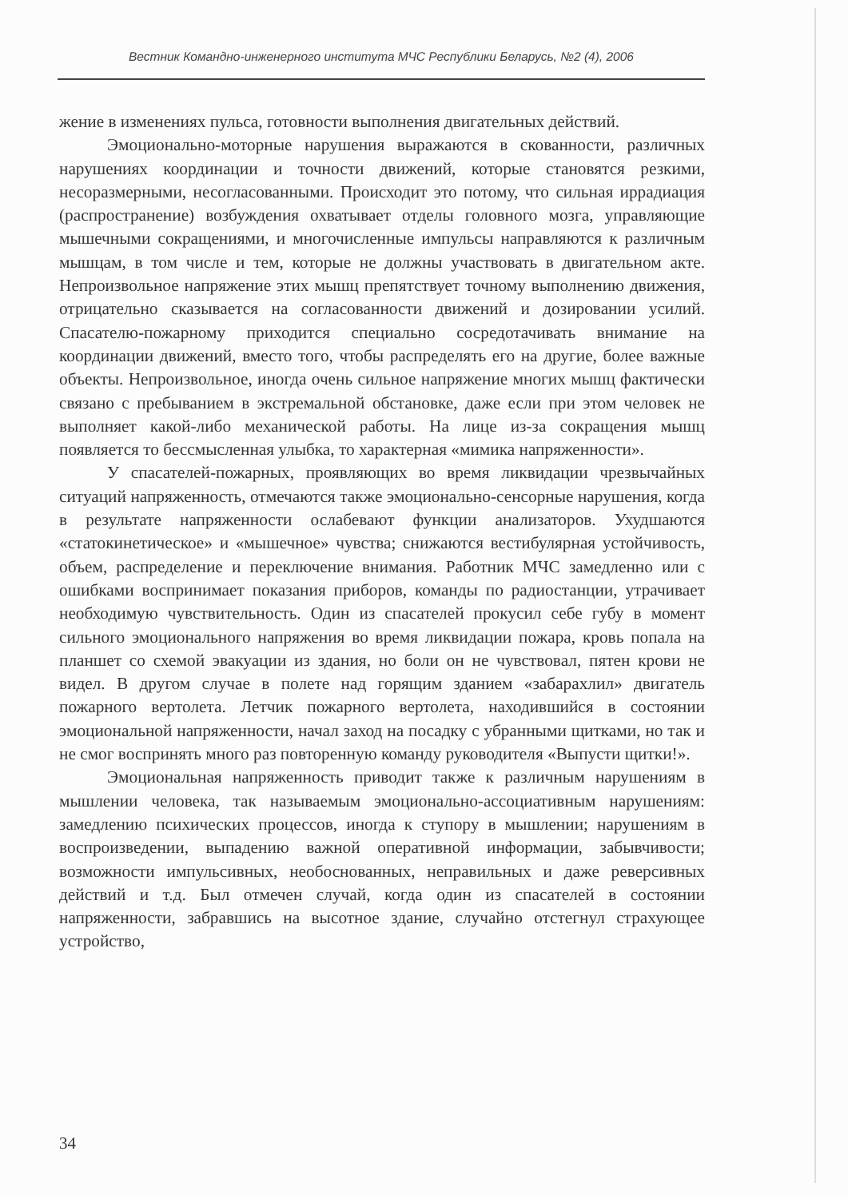Вестник Командно-инженерного института МЧС Республики Беларусь, №2 (4), 2006
жение в изменениях пульса, готовности выполнения двигательных действий.
Эмоционально-моторные нарушения выражаются в скованности, различных нарушениях координации и точности движений, которые становятся резкими, несоразмерными, несогласованными. Происходит это потому, что сильная иррадиация (распространение) возбуждения охватывает отделы головного мозга, управляющие мышечными сокращениями, и многочисленные импульсы направляются к различным мышцам, в том числе и тем, которые не должны участвовать в двигательном акте. Непроизвольное напряжение этих мышц препятствует точному выполнению движения, отрицательно сказывается на согласованности движений и дозировании усилий. Спасателю-пожарному приходится специально сосредотачивать внимание на координации движений, вместо того, чтобы распределять его на другие, более важные объекты. Непроизвольное, иногда очень сильное напряжение многих мышц фактически связано с пребыванием в экстремальной обстановке, даже если при этом человек не выполняет какой-либо механической работы. На лице из-за сокращения мышц появляется то бессмысленная улыбка, то характерная «мимика напряженности».
У спасателей-пожарных, проявляющих во время ликвидации чрезвычайных ситуаций напряженность, отмечаются также эмоционально-сенсорные нарушения, когда в результате напряженности ослабевают функции анализаторов. Ухудшаются «статокинетическое» и «мышечное» чувства; снижаются вестибулярная устойчивость, объем, распределение и переключение внимания. Работник МЧС замедленно или с ошибками воспринимает показания приборов, команды по радиостанции, утрачивает необходимую чувствительность. Один из спасателей прокусил себе губу в момент сильного эмоционального напряжения во время ликвидации пожара, кровь попала на планшет со схемой эвакуации из здания, но боли он не чувствовал, пятен крови не видел. В другом случае в полете над горящим зданием «забарахлил» двигатель пожарного вертолета. Летчик пожарного вертолета, находившийся в состоянии эмоциональной напряженности, начал заход на посадку с убранными щитками, но так и не смог воспринять много раз повторенную команду руководителя «Выпусти щитки!».
Эмоциональная напряженность приводит также к различным нарушениям в мышлении человека, так называемым эмоционально-ассоциативным нарушениям: замедлению психических процессов, иногда к ступору в мышлении; нарушениям в воспроизведении, выпадению важной оперативной информации, забывчивости; возможности импульсивных, необоснованных, неправильных и даже реверсивных действий и т.д. Был отмечен случай, когда один из спасателей в состоянии напряженности, забравшись на высотное здание, случайно отстегнул страхующее устройство,
34